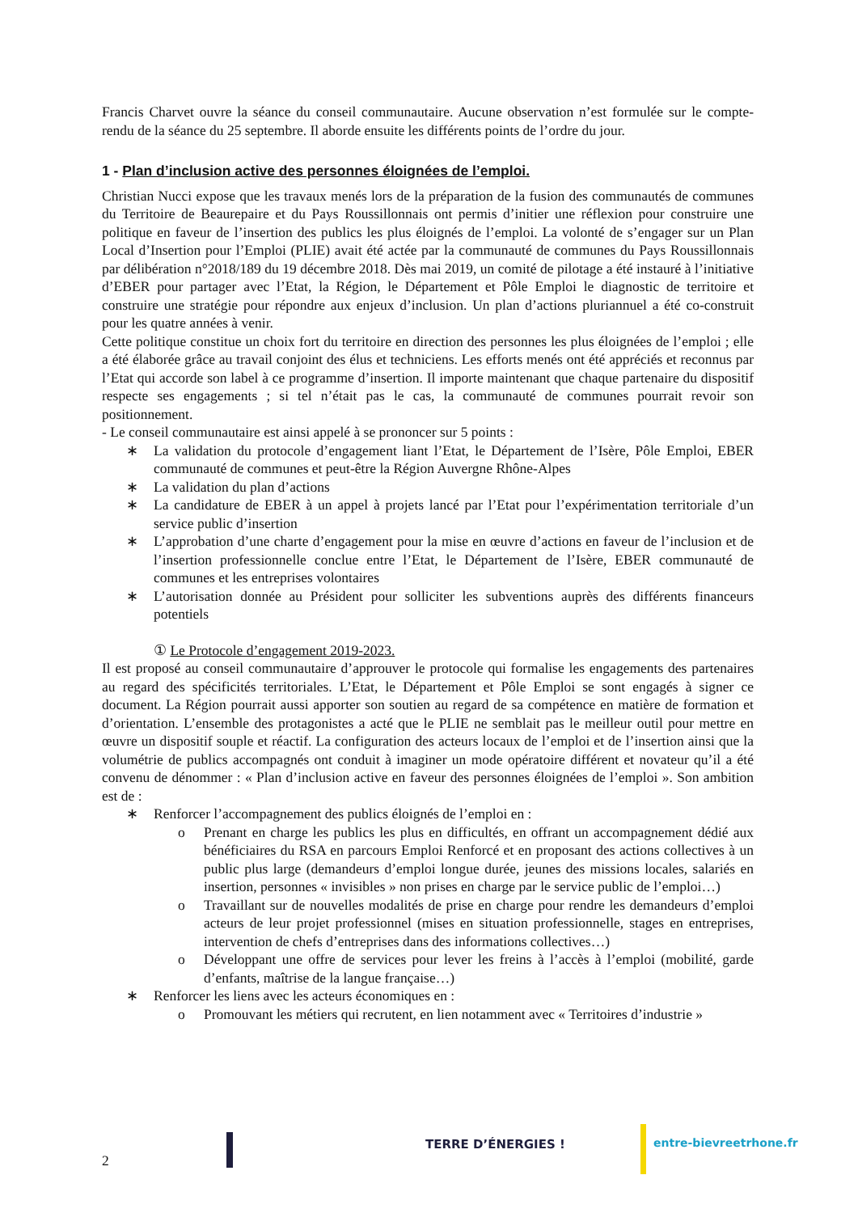Francis Charvet ouvre la séance du conseil communautaire. Aucune observation n’est formulée sur le compte-rendu de la séance du 25 septembre. Il aborde ensuite les différents points de l’ordre du jour.
1 - Plan d’inclusion active des personnes éloignées de l’emploi.
Christian Nucci expose que les travaux menés lors de la préparation de la fusion des communautés de communes du Territoire de Beaurepaire et du Pays Roussillonnais ont permis d’initier une réflexion pour construire une politique en faveur de l’insertion des publics les plus éloignés de l’emploi. La volonté de s’engager sur un Plan Local d’Insertion pour l’Emploi (PLIE) avait été actée par la communauté de communes du Pays Roussillonnais par délibération n°2018/189 du 19 décembre 2018. Dès mai 2019, un comité de pilotage a été instauré à l’initiative d’EBER pour partager avec l’Etat, la Région, le Département et Pôle Emploi le diagnostic de territoire et construire une stratégie pour répondre aux enjeux d’inclusion. Un plan d’actions pluriannuel a été co-construit pour les quatre années à venir.
Cette politique constitue un choix fort du territoire en direction des personnes les plus éloignées de l’emploi ; elle a été élaborée grâce au travail conjoint des élus et techniciens. Les efforts menés ont été appréciés et reconnus par l’Etat qui accorde son label à ce programme d’insertion. Il importe maintenant que chaque partenaire du dispositif respecte ses engagements ; si tel n’était pas le cas, la communauté de communes pourrait revoir son positionnement.
- Le conseil communautaire est ainsi appelé à se prononcer sur 5 points :
∗ La validation du protocole d’engagement liant l’Etat, le Département de l’Isère, Pôle Emploi, EBER communauté de communes et peut-être la Région Auvergne Rhône-Alpes
∗ La validation du plan d’actions
∗ La candidature de EBER à un appel à projets lancé par l’Etat pour l’expérimentation territoriale d’un service public d’insertion
∗ L’approbation d’une charte d’engagement pour la mise en œuvre d’actions en faveur de l’inclusion et de l’insertion professionnelle conclue entre l’Etat, le Département de l’Isère, EBER communauté de communes et les entreprises volontaires
∗ L’autorisation donnée au Président pour solliciter les subventions auprès des différents financeurs potentiels
① Le Protocole d’engagement 2019-2023.
Il est proposé au conseil communautaire d’approuver le protocole qui formalise les engagements des partenaires au regard des spécificités territoriales. L’Etat, le Département et Pôle Emploi se sont engagés à signer ce document. La Région pourrait aussi apporter son soutien au regard de sa compétence en matière de formation et d’orientation. L’ensemble des protagonistes a acté que le PLIE ne semblait pas le meilleur outil pour mettre en œuvre un dispositif souple et réactif. La configuration des acteurs locaux de l’emploi et de l’insertion ainsi que la volumétrie de publics accompagnés ont conduit à imaginer un mode opératoire différent et novateur qu’il a été convenu de dénommer : « Plan d’inclusion active en faveur des personnes éloignées de l’emploi ». Son ambition est de :
∗ Renforcer l’accompagnement des publics éloignés de l’emploi en :
o Prenant en charge les publics les plus en difficultés, en offrant un accompagnement dédié aux bénéficiaires du RSA en parcours Emploi Renforcé et en proposant des actions collectives à un public plus large (demandeurs d’emploi longue durée, jeunes des missions locales, salariés en insertion, personnes « invisibles » non prises en charge par le service public de l’emploi…)
o Travaillant sur de nouvelles modalités de prise en charge pour rendre les demandeurs d’emploi acteurs de leur projet professionnel (mises en situation professionnelle, stages en entreprises, intervention de chefs d’entreprises dans des informations collectives…)
o Développant une offre de services pour lever les freins à l’accès à l’emploi (mobilité, garde d’enfants, maîtrise de la langue française…)
∗ Renforcer les liens avec les acteurs économiques en :
o Promouvant les métiers qui recrutent, en lien notamment avec « Territoires d’industrie »
2
TERRE D’ÉNERGIES ! entre-bievreetrhone.fr